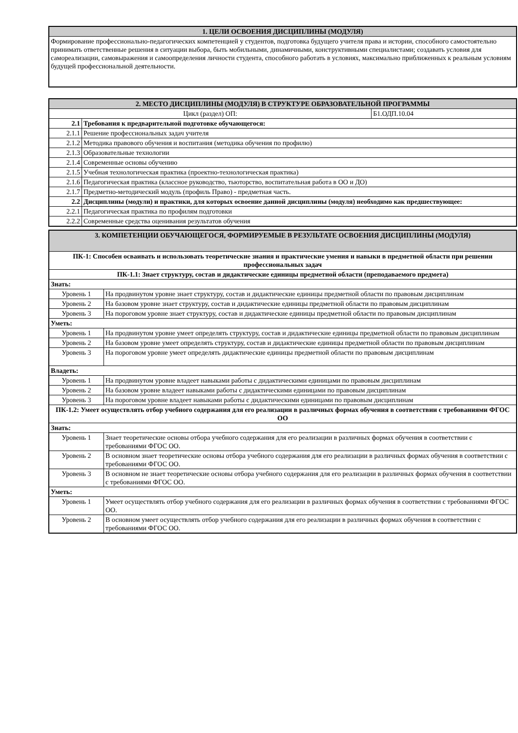| 1. ЦЕЛИ ОСВОЕНИЯ ДИСЦИПЛИНЫ (МОДУЛЯ) |
| Формирование профессионально-педагогических компетенцией у студентов, подготовка будущего учителя права и истории, способного самостоятельно принимать ответственные решения в ситуации выбора, быть мобильными, динамичными, конструктивными специалистами; создавать условия для самореализации, самовыражения и самоопределения личности студента, способного работать в условиях, максимально приближенных к реальным условиям будущей профессиональной деятельности. |
| 2. МЕСТО ДИСЦИПЛИНЫ (МОДУЛЯ) В СТРУКТУРЕ ОБРАЗОВАТЕЛЬНОЙ ПРОГРАММЫ | | |
| Цикл (раздел) ОП: | | Б1.ОДП.10.04 |
| 2.1 | Требования к предварительной подготовке обучающегося: | |
| 2.1.1 | Решение профессиональных задач учителя | |
| 2.1.2 | Методика правового обучения и воспитания (методика обучения по профилю) | |
| 2.1.3 | Образовательные технологии | |
| 2.1.4 | Современные основы обучению | |
| 2.1.5 | Учебная технологическая практика (проектно-технологическая практика) | |
| 2.1.6 | Педагогическая практика (классное руководство, тьюторство, воспитательная работа в ОО и ДО) | |
| 2.1.7 | Предметно-методический модуль (профиль Право) - предметная часть. | |
| 2.2 | Дисциплины (модули) и практики, для которых освоение данной дисциплины (модуля) необходимо как предшествующее: | |
| 2.2.1 | Педагогическая практика по профилям подготовки | |
| 2.2.2 | Современные средства оценивания результатов обучения | |
| 3. КОМПЕТЕНЦИИ ОБУЧАЮЩЕГОСЯ, ФОРМИРУЕМЫЕ В РЕЗУЛЬТАТЕ ОСВОЕНИЯ ДИСЦИПЛИНЫ (МОДУЛЯ) | |
| ПК-1: Способен осваивать и использовать теоретические знания и практические умения и навыки в предметной области при решении профессиональных задач | |
| ПК-1.1: Знает структуру, состав и дидактические единицы предметной области (преподаваемого предмета) | |
| Знать: | |
| Уровень 1 | На продвинутом уровне знает структуру, состав и дидактические единицы предметной области по правовым дисциплинам |
| Уровень 2 | На базовом уровне знает структуру, состав и дидактические единицы предметной области по правовым дисциплинам |
| Уровень 3 | На пороговом уровне знает структуру, состав и дидактические единицы предметной области по правовым дисциплинам |
| Уметь: | |
| Уровень 1 | На продвинутом уровне умеет определять структуру, состав и дидактические единицы предметной области по правовым дисциплинам |
| Уровень 2 | На базовом уровне умеет определять структуру, состав и дидактические единицы предметной области по правовым дисциплинам |
| Уровень 3 | На пороговом уровне умеет определять дидактические единицы предметной области по правовым дисциплинам |
| Владеть: | |
| Уровень 1 | На продвинутом уровне владеет навыками работы с дидактическими единицами по правовым дисциплинам |
| Уровень 2 | На базовом уровне владеет навыками работы с дидактическими единицами по правовым дисциплинам |
| Уровень 3 | На пороговом уровне владеет навыками работы с дидактическими единицами по правовым дисциплинам |
| ПК-1.2: Умеет осуществлять отбор учебного содержания для его реализации в различных формах обучения в соответствии с требованиями ФГОС ОО | |
| Знать: | |
| Уровень 1 | Знает теоретические основы отбора учебного содержания для его реализации в различных формах обучения в соответствии с требованиями ФГОС ОО. |
| Уровень 2 | В основном знает теоретические основы отбора учебного содержания для его реализации в различных формах обучения в соответствии с требованиями ФГОС ОО. |
| Уровень 3 | В основном не знает теоретические основы отбора учебного содержания для его реализации в различных формах обучения в соответствии с требованиями ФГОС ОО. |
| Уметь: | |
| Уровень 1 | Умеет осуществлять отбор учебного содержания для его реализации в различных формах обучения в соответствии с требованиями ФГОС ОО. |
| Уровень 2 | В основном умеет осуществлять отбор учебного содержания для его реализации в различных формах обучения в соответствии с требованиями ФГОС ОО. |